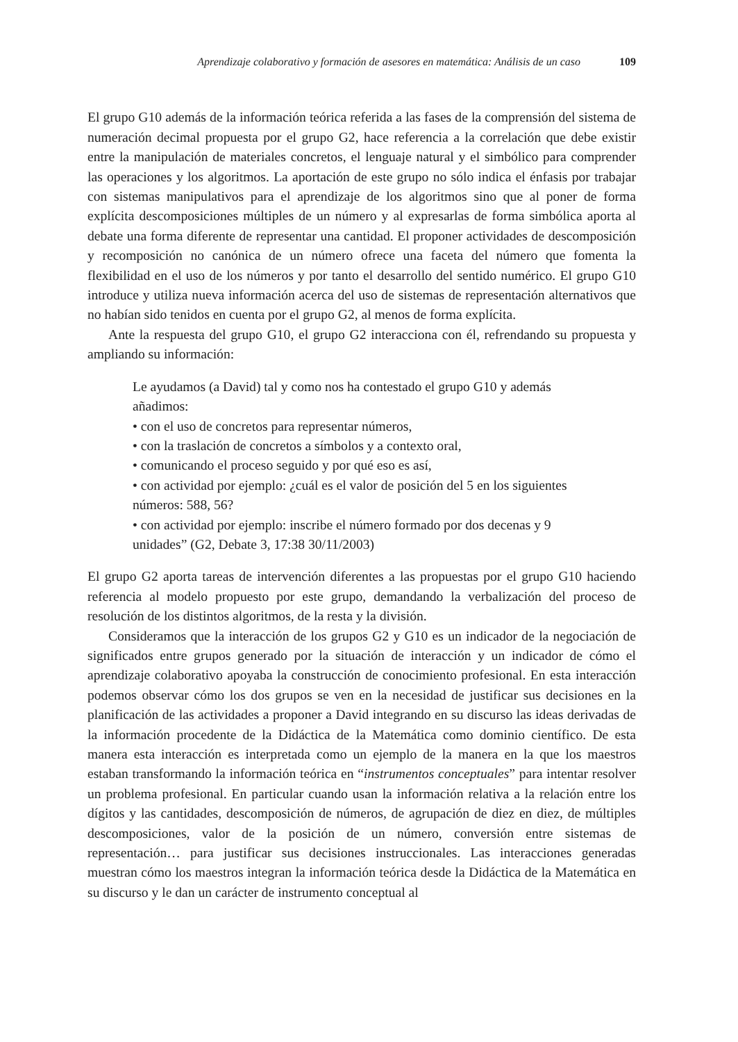Aprendizaje colaborativo y formación de asesores en matemática: Análisis de un caso 109
El grupo G10 además de la información teórica referida a las fases de la comprensión del sistema de numeración decimal propuesta por el grupo G2, hace referencia a la correlación que debe existir entre la manipulación de materiales concretos, el lenguaje natural y el simbólico para comprender las operaciones y los algoritmos. La aportación de este grupo no sólo indica el énfasis por trabajar con sistemas manipulativos para el aprendizaje de los algoritmos sino que al poner de forma explícita descomposiciones múltiples de un número y al expresarlas de forma simbólica aporta al debate una forma diferente de representar una cantidad. El proponer actividades de descomposición y recomposición no canónica de un número ofrece una faceta del número que fomenta la flexibilidad en el uso de los números y por tanto el desarrollo del sentido numérico. El grupo G10 introduce y utiliza nueva información acerca del uso de sistemas de representación alternativos que no habían sido tenidos en cuenta por el grupo G2, al menos de forma explícita.
Ante la respuesta del grupo G10, el grupo G2 interacciona con él, refrendando su propuesta y ampliando su información:
Le ayudamos (a David) tal y como nos ha contestado el grupo G10 y además añadimos:
• con el uso de concretos para representar números,
• con la traslación de concretos a símbolos y a contexto oral,
• comunicando el proceso seguido y por qué eso es así,
• con actividad por ejemplo: ¿cuál es el valor de posición del 5 en los siguientes números: 588, 56?
• con actividad por ejemplo: inscribe el número formado por dos decenas y 9 unidades” (G2, Debate 3, 17:38 30/11/2003)
El grupo G2 aporta tareas de intervención diferentes a las propuestas por el grupo G10 haciendo referencia al modelo propuesto por este grupo, demandando la verbalización del proceso de resolución de los distintos algoritmos, de la resta y la división.
Consideramos que la interacción de los grupos G2 y G10 es un indicador de la negociación de significados entre grupos generado por la situación de interacción y un indicador de cómo el aprendizaje colaborativo apoyaba la construcción de conocimiento profesional. En esta interacción podemos observar cómo los dos grupos se ven en la necesidad de justificar sus decisiones en la planificación de las actividades a proponer a David integrando en su discurso las ideas derivadas de la información procedente de la Didáctica de la Matemática como dominio científico. De esta manera esta interacción es interpretada como un ejemplo de la manera en la que los maestros estaban transformando la información teórica en “instrumentos conceptuales” para intentar resolver un problema profesional. En particular cuando usan la información relativa a la relación entre los dígitos y las cantidades, descomposición de números, de agrupación de diez en diez, de múltiples descomposiciones, valor de la posición de un número, conversión entre sistemas de representación… para justificar sus decisiones instruccionales. Las interacciones generadas muestran cómo los maestros integran la información teórica desde la Didáctica de la Matemática en su discurso y le dan un carácter de instrumento conceptual al